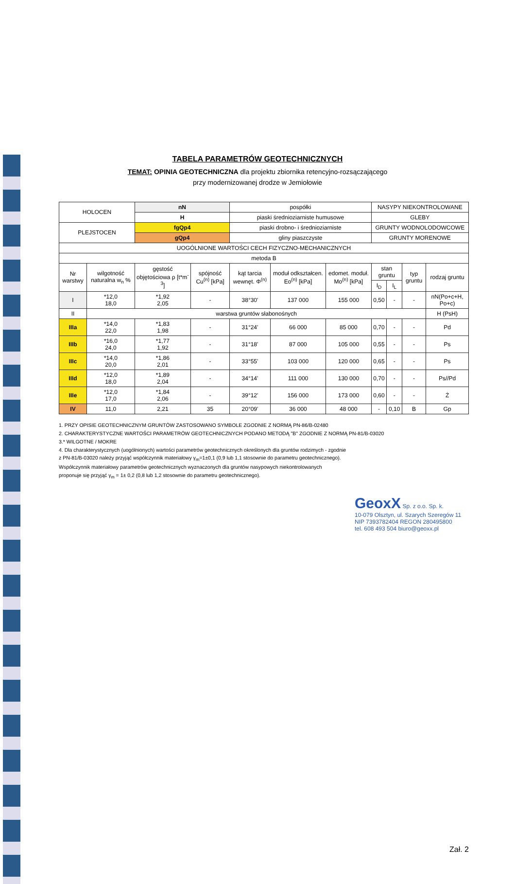TABELA PARAMETRÓW GEOTECHNICZNYCH
TEMAT: OPINIA GEOTECHNICZNA dla projektu zbiornika retencyjno-rozsączającego
przy modernizowanej drodze w Jemiołowie
| HOLOCEN | | nN | | pospółki | | | NASYPY NIEKONTROLOWANE | | | |
| | | H | | piaski średnioziarniste humusowe | | | GLEBY | | | |
| PLEJSTOCEN | | fgQp4 | | piaski drobno- i średnioziarniste | | | GRUNTY WODNOLODOWCOWE | | | |
| | | gQp4 | | gliny piaszczyste | | | GRUNTY MORENOWE | | | |
| UOGÓLNIONE WARTOŚCI CECH FIZYCZNO-MECHANICZNYCH | | | | | | | | | | |
| metoda B | | | | | | | | | | |
| Nr warstwy | wilgotność naturalna w<sub>n</sub> % | gęstość objętościowa ρ [t*m<sup>-3</sup>] | spójność Cu<sup>(n)</sup> [kPa] | kąt tarcia wewnęt. Φ<sup>(n)</sup> | moduł odkształcen. Eo<sup>(n)</sup> [kPa] | edomet. moduł. Mo<sup>(n)</sup> [kPa] | stan gruntu | | typ gruntu | rodzaj gruntu |
| | | | | | | | I<sub>D</sub> | I<sub>L</sub> | | |
| I | *12,0 18,0 | *1,92 2,05 | - | 38°30' | 137 000 | 155 000 | 0,50 | - | - | nN(Po+c+H, Po+c) |
| II | warstwa gruntów słabonośnych | | | | | | | | | H (PsH) |
| IIIa | *14,0 22,0 | *1,83 1,98 | - | 31°24' | 66 000 | 85 000 | 0,70 | - | - | Pd |
| IIIb | *16,0 24,0 | *1,77 1,92 | - | 31°18' | 87 000 | 105 000 | 0,55 | - | - | Ps |
| IIIc | *14,0 20,0 | *1,86 2,01 | - | 33°55' | 103 000 | 120 000 | 0,65 | - | - | Ps |
| IIId | *12,0 18,0 | *1,89 2,04 | - | 34°14' | 111 000 | 130 000 | 0,70 | - | - | Ps//Pd |
| IIIe | *12,0 17,0 | *1,84 2,06 | - | 39°12' | 156 000 | 173 000 | 0,60 | - | - | Ż |
| IV | 11,0 | 2,21 | 35 | 20°09' | 36 000 | 48 000 | - | 0,10 | B | Gp |
1. PRZY OPISIE GEOTECHNICZNYM GRUNTÓW ZASTOSOWANO SYMBOLE ZGODNIE Z NORMĄ PN-86/B-02480
2. CHARAKTERYSTYCZNE WARTOŚCI PARAMETRÓW GEOTECHNICZNYCH PODANO METODĄ "B" ZGODNIE Z NORMĄ PN-81/B-03020
3.* WILGOTNE / MOKRE
4. Dla charakterystycznych (uogólnionych) wartości parametrów geotechnicznych określonych dla gruntów rodzimych - zgodnie
z PN-81/B-03020 należy przyjąć współczynnik materiałowy γ<sub>m</sub>=1±0,1 (0,9 lub 1,1 stosownie do parametru geotechnicznego).
Współczynnik materiałowy parametrów geotechnicznych wyznaczonych dla gruntów nasypowych niekontrolowanych
proponuje się przyjąć γ<sub>m</sub> = 1± 0,2 (0,8 lub 1,2 stosownie do parametru geotechnicznego).
GeoxX Sp. z o.o. Sp. k.
10-079 Olsztyn, ul. Szarych Szeregów 11
NIP 7393782404 REGON 280495800
tel. 608 493 504 biuro@geoxx.pl
Zał. 2